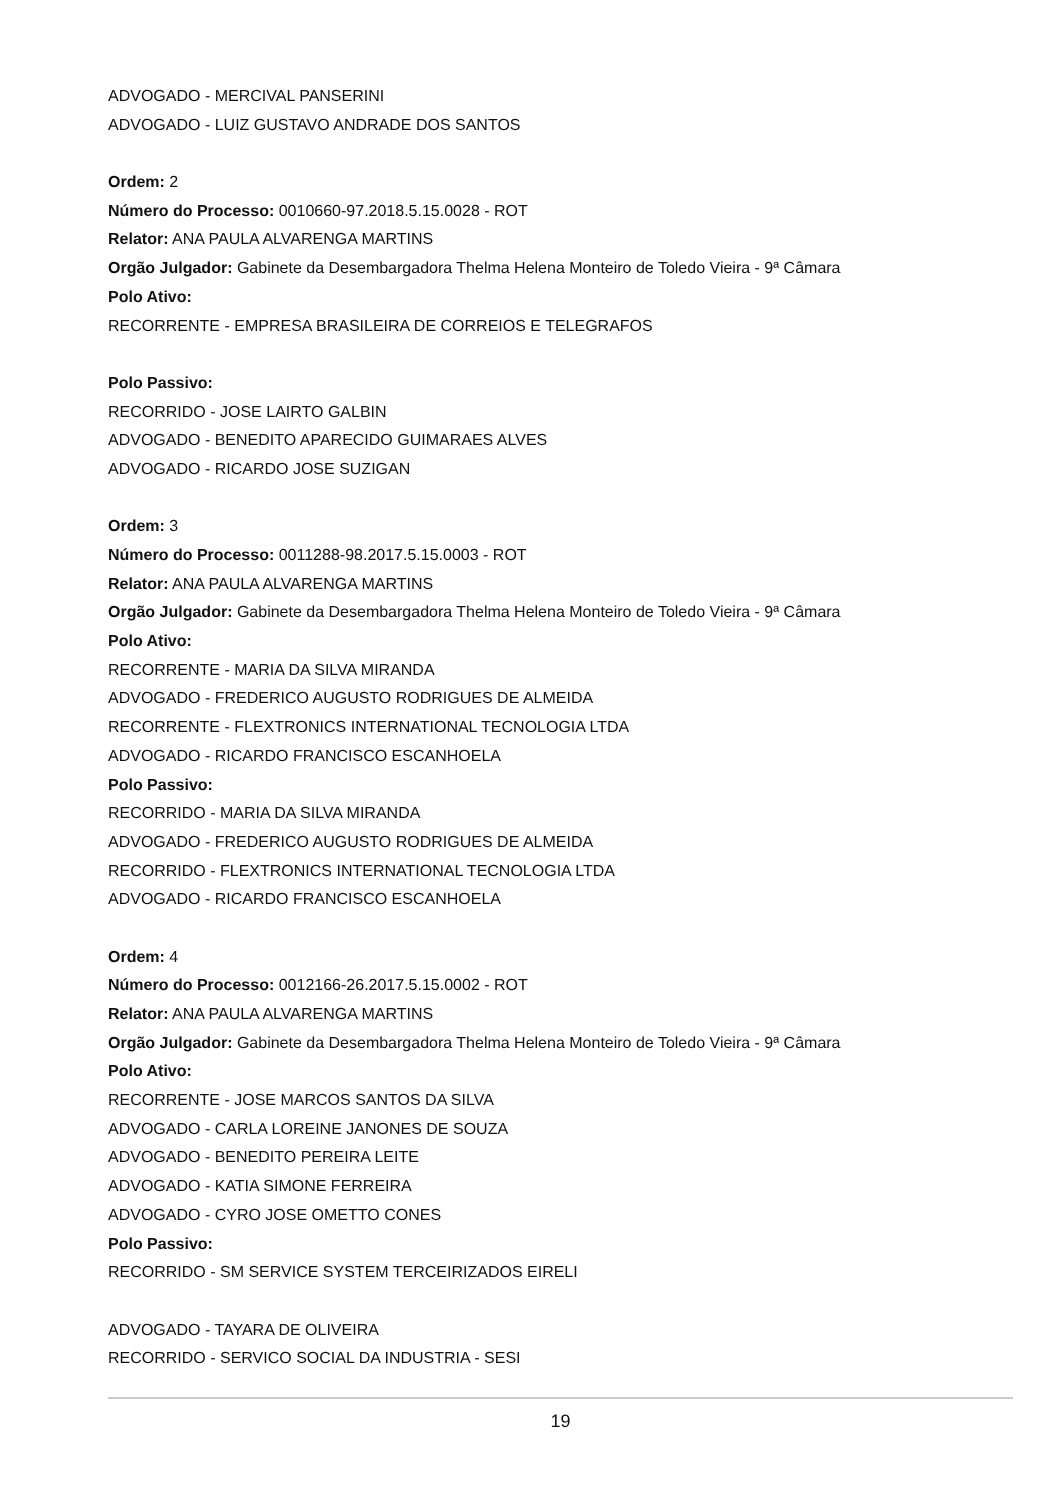ADVOGADO - MERCIVAL PANSERINI
ADVOGADO - LUIZ GUSTAVO ANDRADE DOS SANTOS
Ordem: 2
Número do Processo: 0010660-97.2018.5.15.0028 - ROT
Relator: ANA PAULA ALVARENGA MARTINS
Orgão Julgador: Gabinete da Desembargadora Thelma Helena Monteiro de Toledo Vieira - 9ª Câmara
Polo Ativo:
RECORRENTE - EMPRESA BRASILEIRA DE CORREIOS E TELEGRAFOS
Polo Passivo:
RECORRIDO - JOSE LAIRTO GALBIN
ADVOGADO - BENEDITO APARECIDO GUIMARAES ALVES
ADVOGADO - RICARDO JOSE SUZIGAN
Ordem: 3
Número do Processo: 0011288-98.2017.5.15.0003 - ROT
Relator: ANA PAULA ALVARENGA MARTINS
Orgão Julgador: Gabinete da Desembargadora Thelma Helena Monteiro de Toledo Vieira - 9ª Câmara
Polo Ativo:
RECORRENTE - MARIA DA SILVA MIRANDA
ADVOGADO - FREDERICO AUGUSTO RODRIGUES DE ALMEIDA
RECORRENTE - FLEXTRONICS INTERNATIONAL TECNOLOGIA LTDA
ADVOGADO - RICARDO FRANCISCO ESCANHOELA
Polo Passivo:
RECORRIDO - MARIA DA SILVA MIRANDA
ADVOGADO - FREDERICO AUGUSTO RODRIGUES DE ALMEIDA
RECORRIDO - FLEXTRONICS INTERNATIONAL TECNOLOGIA LTDA
ADVOGADO - RICARDO FRANCISCO ESCANHOELA
Ordem: 4
Número do Processo: 0012166-26.2017.5.15.0002 - ROT
Relator: ANA PAULA ALVARENGA MARTINS
Orgão Julgador: Gabinete da Desembargadora Thelma Helena Monteiro de Toledo Vieira - 9ª Câmara
Polo Ativo:
RECORRENTE - JOSE MARCOS SANTOS DA SILVA
ADVOGADO - CARLA LOREINE JANONES DE SOUZA
ADVOGADO - BENEDITO PEREIRA LEITE
ADVOGADO - KATIA SIMONE FERREIRA
ADVOGADO - CYRO JOSE OMETTO CONES
Polo Passivo:
RECORRIDO - SM SERVICE SYSTEM TERCEIRIZADOS EIRELI
ADVOGADO - TAYARA DE OLIVEIRA
RECORRIDO - SERVICO SOCIAL DA INDUSTRIA - SESI
19